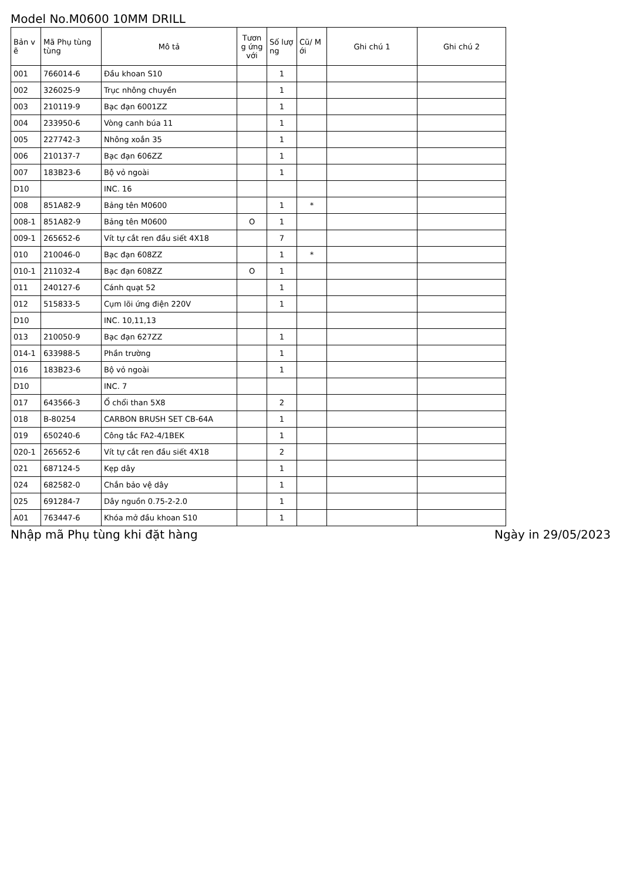Model No.M0600 10MM DRILL
| Bản v ẽ | Mã Phụ tùng tùng | Mô tả | Tươn g ứng với | Số lượ ng | Cũ/ M ới | Ghi chú 1 | Ghi chú 2 |
| --- | --- | --- | --- | --- | --- | --- | --- |
| 001 | 766014-6 | Đầu khoan S10 | | 1 | | | |
| 002 | 326025-9 | Trục nhông chuyền | | 1 | | | |
| 003 | 210119-9 | Bạc đạn 6001ZZ | | 1 | | | |
| 004 | 233950-6 | Vòng canh búa 11 | | 1 | | | |
| 005 | 227742-3 | Nhông xoắn 35 | | 1 | | | |
| 006 | 210137-7 | Bạc đạn 606ZZ | | 1 | | | |
| 007 | 183B23-6 | Bộ vỏ ngoài | | 1 | | | |
| D10 | | INC. 16 | | | | | |
| 008 | 851A82-9 | Bảng tên M0600 | | 1 | * | | |
| 008-1 | 851A82-9 | Bảng tên M0600 | O | 1 | | | |
| 009-1 | 265652-6 | Vít tự cắt ren đầu siết 4X18 | | 7 | | | |
| 010 | 210046-0 | Bạc đạn 608ZZ | | 1 | * | | |
| 010-1 | 211032-4 | Bạc đạn 608ZZ | O | 1 | | | |
| 011 | 240127-6 | Cánh quạt 52 | | 1 | | | |
| 012 | 515833-5 | Cụm lõi ứng điện 220V | | 1 | | | |
| D10 | | INC. 10,11,13 | | | | | |
| 013 | 210050-9 | Bạc đạn 627ZZ | | 1 | | | |
| 014-1 | 633988-5 | Phần trường | | 1 | | | |
| 016 | 183B23-6 | Bộ vỏ ngoài | | 1 | | | |
| D10 | | INC. 7 | | | | | |
| 017 | 643566-3 | Ổ chổi than 5X8 | | 2 | | | |
| 018 | B-80254 | CARBON BRUSH SET CB-64A | | 1 | | | |
| 019 | 650240-6 | Công tắc FA2-4/1BEK | | 1 | | | |
| 020-1 | 265652-6 | Vít tự cắt ren đầu siết 4X18 | | 2 | | | |
| 021 | 687124-5 | Kẹp dây | | 1 | | | |
| 024 | 682582-0 | Chắn bảo vệ dây | | 1 | | | |
| 025 | 691284-7 | Dây nguồn 0.75-2-2.0 | | 1 | | | |
| A01 | 763447-6 | Khóa mở đầu khoan S10 | | 1 | | | |
Nhập mã Phụ tùng khi đặt hàng Ngày in 29/05/2023